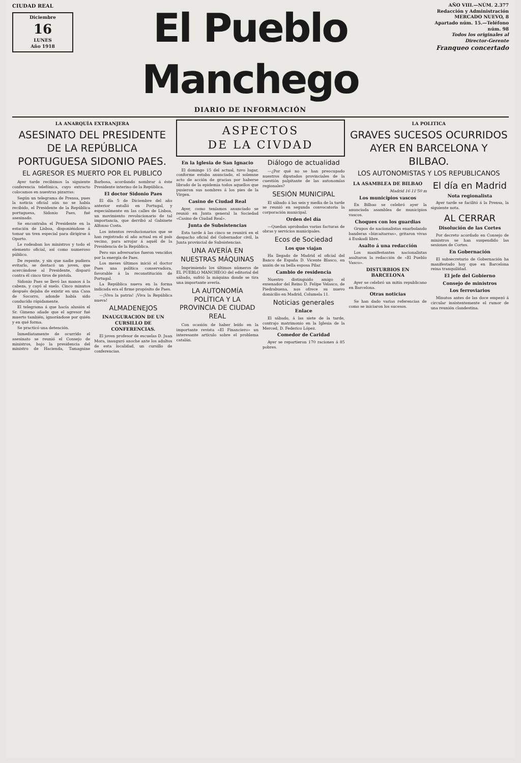CIUDAD REAL
Diciembre
16
LUNES
Año 1918
El Pueblo Manchego
DIARIO DE INFORMACIÓN
AÑO VIII.—NÚM. 2.377
Redacción y Administración
MERCADO NUEVO, 8
Apartado núm. 15.—Teléfono núm. 98
Todos los originales al Director-Gerente
Franqueo concertado
LA ANARQUÍA EXTRANJERA
ASESINATO DEL PRESIDENTE DE LA REPÚBLICA PORTUGUESA SIDONIO PAES.
EL AGRESOR ES MUERTO POR EL PUBLICO
Ayer tarde recibimos la siguiente conferencia telefónica, cuyo extracto colocamos en nuestras pizarras:
Según un telegrama de Prensa, pues la noticia oficial aún no se había recibido, el Presidente de la República portuguesa, Sidonio Paes, fué asesinado.
Se encontraba el Presidente en la estación de Lisboa, disponiéndose á tomar un tren especial para dirigirse á Oporto.
Le rodeaban los ministros y todo el elemento oficial, así como numeroso público.
De repente, y sin que nadie pudiera evitarlo, se destacó un joven, que acercándose al Presidente, disparó contra él cinco tiros de pistola.
Sidonio Paes se llevó las manos á la cabeza, y cayó al suelo. Cinco minutos después dejaba de existir en una Casa de Socorro, adonde había sido conducido rápidamente.
El telegrama á que hacía alusión el Sr. Gimeno añade que el agresor fué muerto también, ignorándose por quién y en qué forma.
Se practicó una detención.
Inmediatamente de ocurrido el asesinato se reunió el Consejo de ministros, bajo la presidencia del ministro de Hacienda, Tamagnine Barbosa, acordando nombrar á éste Presidente interino de la República.
El doctor Sidonio Paes
El día 5 de Diciembre del año anterior estalló en Portugal, y especialmente en las calles de Lisboa, un movimiento revolucionario de tal importancia, que derribó al Gabinete Alfonso Costa.
Los intentos revolucionarios que se han registrado el año actual en el país vecino, para arrojar á aquél de la Presidencia de la República.
Pero sus adversarios fueron vencidos por la energía de Paes.
Los meses últimos inició el doctor Paes una política conservadora, favorable á la reconstitución de Portugal.
La República nueva en la forma indicada era el firme propósito de Paes.
—¡Viva la patria! ¡Viva la República nueva!
ALMADENEJOS
INAUGURACION DE UN CURSILLO DE CONFERENCIAS.
El joven profesor de escuelas D. Juan Mora, inauguró anoche ante los adultos de esta localidad, un cursillo de conferencias.
ASPECTOS
DE LA CIVDAD
En la Iglesia de San Ignacio
El domingo 15 del actual, tuvo lugar, conforme estaba anunciado, el solemne acto de acción de gracias por haberse librado de la epidemia todos aquellos que pusieron sus nombres á los pies de la Virgen.
Casino de Ciudad Real
Ayer, como teníamos anunciado se reunió en Junta general la Sociedad «Casino de Ciudad Real».
Junta de Subsistencias
Esta tarde á las cinco se reunirá en el despacho oficial del Gobernador civil, la Junta provincial de Subsistencias.
UNA AVERÍA EN NUESTRAS MÁQUINAS
Imprimiendo los últimos números de EL PUEBLO MANCHEGO del editorial del sábado, sufrió la máquina donde se tira una importante avería.
LA AUTONOMÍA POLÍTICA Y LA PROVINCIA DE CIUDAD REAL
Con ocasión de haber leído en la importante revista «El Financiero» un interesante artículo sobre el problema catalán.
Diálogo de actualidad
—¿Por qué no se han preocupado nuestros diputados provinciales de la cuestión palpitante de las autonomías regionales?
SESIÓN MUNICIPAL
El sábado á las seis y media de la tarde se reunió en segunda convocatoria la corporación municipal.
Orden del día
—Quedan aprobadas varias facturas de obras y servicios municipales.
Ecos de Sociedad
Los que viajan
Ha llegado de Madrid el oficial del Banco de España D. Vicente Blasco, en unión de su bella esposa Pilar.
Cambio de residencia
Nuestro distinguido amigo el exsenador del Reino D. Felipe Velasco, de Piedrabuena, nos ofrece su nuevo domicilio en Madrid, Columela 11.
Noticias generales
Enlace
El sábado, á las siete de la tarde, contrajo matrimonio en la Iglesia de la Merced, D. Federico López.
Comedor de Caridad
Ayer se repartieron 170 raciones á 85 pobres.
LA POLITICA
GRAVES SUCESOS OCURRIDOS AYER EN BARCELONA Y BILBAO.
LOS AUTONOMISTAS Y LOS REPUBLICANOS
LA ASAMBLEA DE BILBAO
Madrid 16 11'50 m
Los municipios vascos
En Bilbao se celebró ayer la anunciada asamblea de municipios vascos.
Choques con los guardias
Grupos de nacionalistas enarbolando banderas «bizcaitarras», gritaron vivas á Euskadi libre.
Asalto á una redacción
Los manifestantes nacionalistas asaltaron la redacción de «El Pueblo Vasco».
DISTURBIOS EN BARCELONA
Ayer se celebró un mitin republicano en Barcelona.
Otras noticias
Se han dado varias referencias de como se iniciaron los sucesos.
El día en Madrid
Nota regionalista
Ayer tarde se facilitó á la Prensa, la siguiente nota.
AL CERRAR
Disolución de las Cortes
Por decreto acordado en Consejo de ministros se han suspendido las sesiones de Cortes.
En Gobernación
El subsecretario de Gobernación ha manifestado hoy que en Barcelona reina tranquilidad.
El jefe del Gobierno
Consejo de ministros
Los ferroviarios
Minutos antes de las doce empezó á circular insistentemente el rumor de una reunión clandestina.